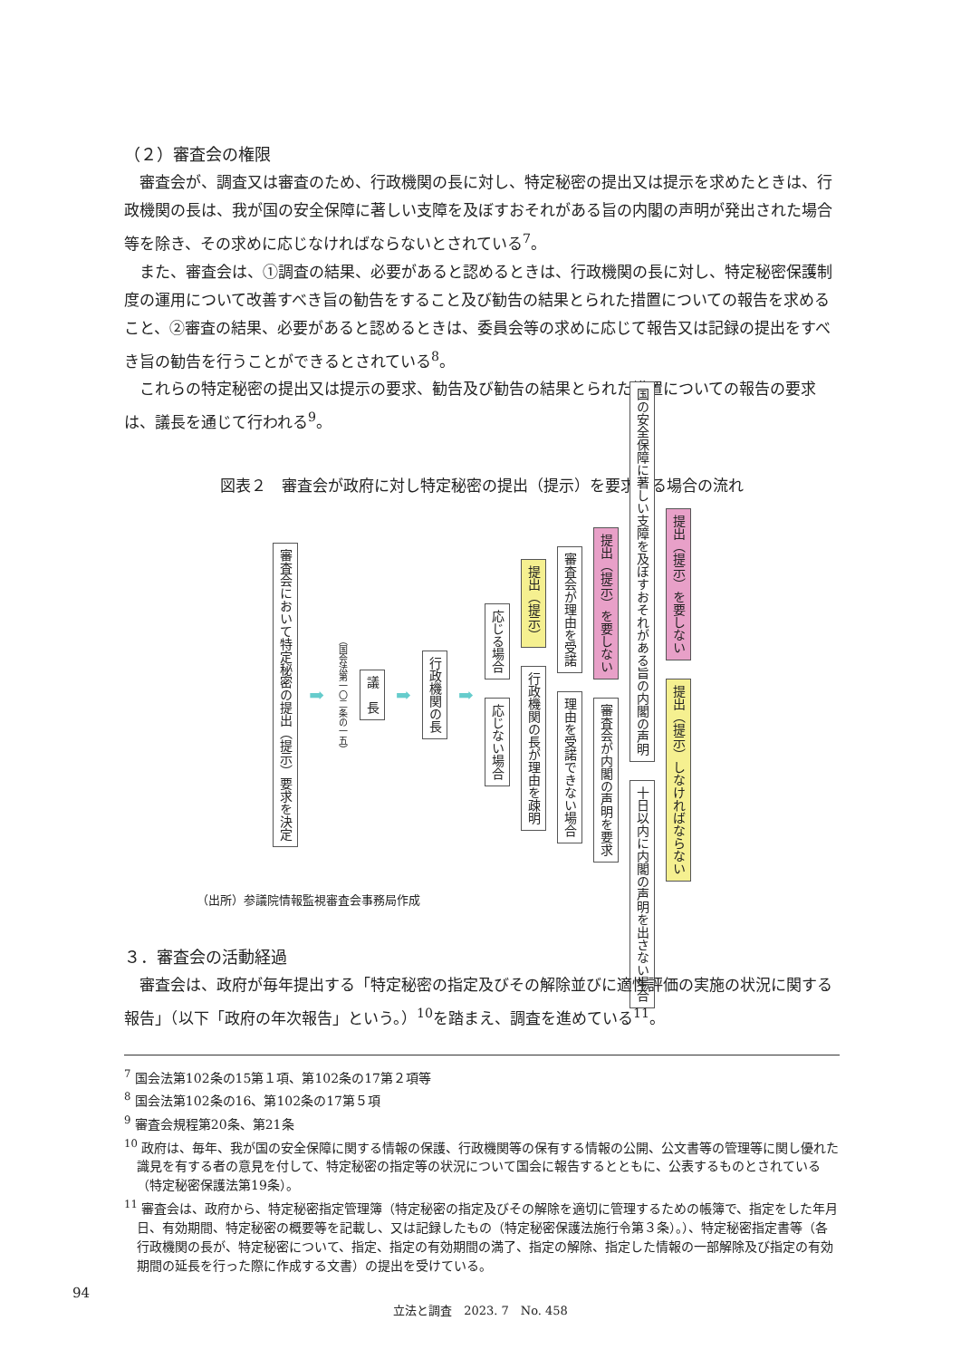（２）審査会の権限
審査会が、調査又は審査のため、行政機関の長に対し、特定秘密の提出又は提示を求めたときは、行政機関の長は、我が国の安全保障に著しい支障を及ぼすおそれがある旨の内閣の声明が発出された場合等を除き、その求めに応じなければならないとされている<sup>7</sup>。
また、審査会は、①調査の結果、必要があると認めるときは、行政機関の長に対し、特定秘密保護制度の運用について改善すべき旨の勧告をすること及び勧告の結果とられた措置についての報告を求めること、②審査の結果、必要があると認めるときは、委員会等の求めに応じて報告又は記録の提出をすべき旨の勧告を行うことができるとされている<sup>8</sup>。
これらの特定秘密の提出又は提示の要求、勧告及び勧告の結果とられた措置についての報告の要求は、議長を通じて行われる<sup>9</sup>。
図表２　審査会が政府に対し特定秘密の提出（提示）を要求する場合の流れ
審査会において特定秘密の提出（提示）要求を決定
➡ （国会法第一〇二条の一五）
議　長
➡
行政機関の長
➡
応じる場合
応じない場合
提出（提示）
行政機関の長が理由を疎明
審査会が理由を受諾
理由を受諾できない場合
提出（提示）を要しない
審査会が内閣の声明を要求
国の安全保障に著しい支障を及ぼすおそれがある旨の内閣の声明
十日以内に内閣の声明を出さない場合
提出（提示）を要しない
提出（提示）しなければならない
（出所）参議院情報監視審査会事務局作成
３．審査会の活動経過
審査会は、政府が毎年提出する「特定秘密の指定及びその解除並びに適性評価の実施の状況に関する報告」（以下「政府の年次報告」という。）<sup>10</sup>を踏まえ、調査を進めている<sup>11</sup>。
<sup>7</sup> 国会法第102条の15第１項、第102条の17第２項等
<sup>8</sup> 国会法第102条の16、第102条の17第５項
<sup>9</sup> 審査会規程第20条、第21条
<sup>10</sup> 政府は、毎年、我が国の安全保障に関する情報の保護、行政機関等の保有する情報の公開、公文書等の管理等に関し優れた識見を有する者の意見を付して、特定秘密の指定等の状況について国会に報告するとともに、公表するものとされている（特定秘密保護法第19条）。
<sup>11</sup> 審査会は、政府から、特定秘密指定管理簿（特定秘密の指定及びその解除を適切に管理するための帳簿で、指定をした年月日、有効期間、特定秘密の概要等を記載し、又は記録したもの（特定秘密保護法施行令第３条）。）、特定秘密指定書等（各行政機関の長が、特定秘密について、指定、指定の有効期間の満了、指定の解除、指定した情報の一部解除及び指定の有効期間の延長を行った際に作成する文書）の提出を受けている。
94
立法と調査　2023. 7　No. 458